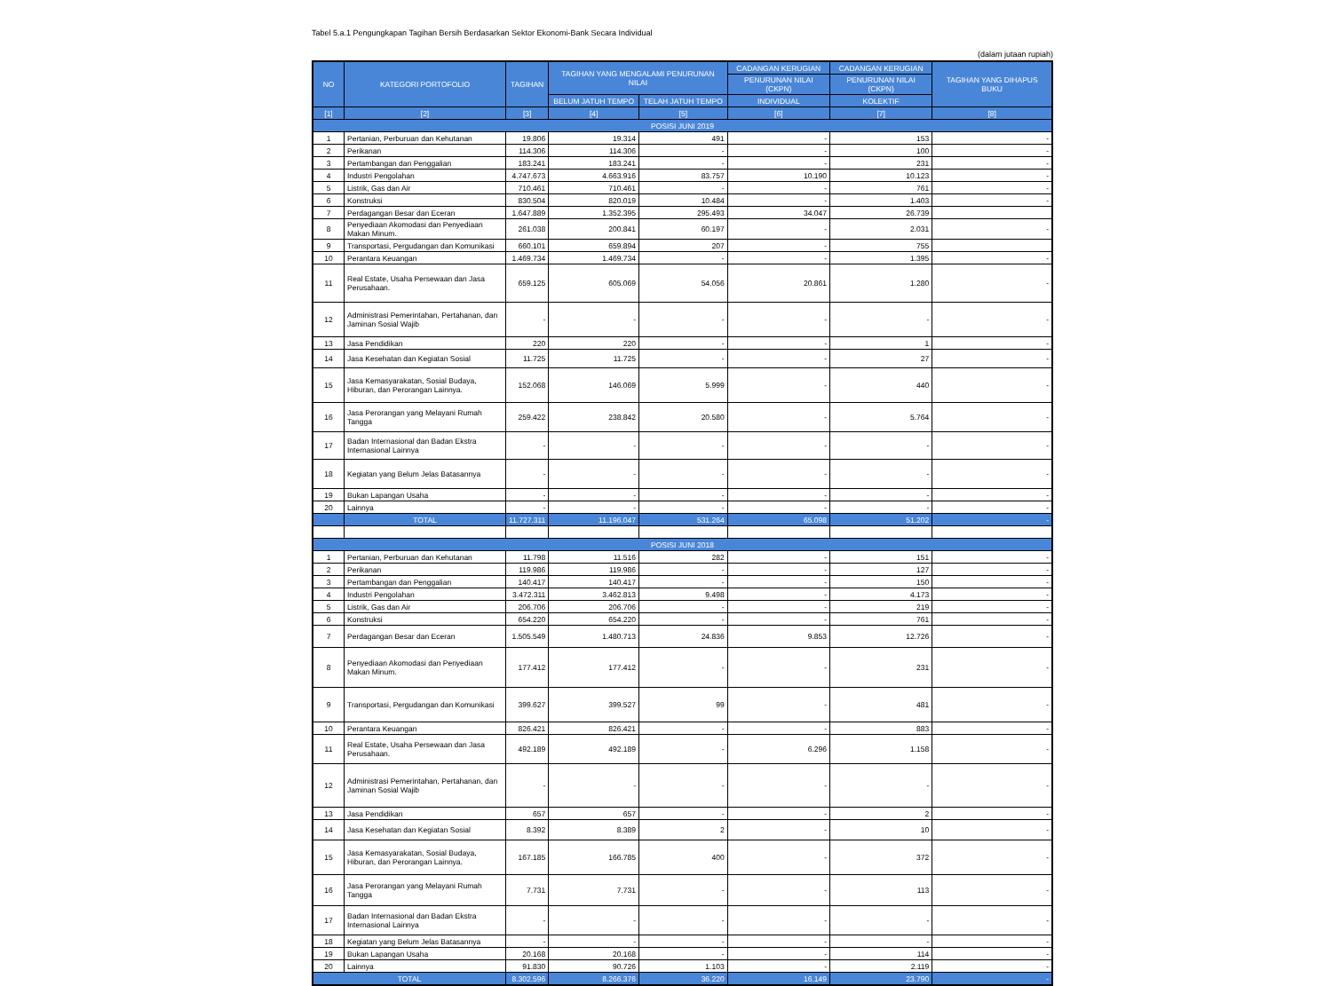Tabel 5.a.1 Pengungkapan Tagihan Bersih Berdasarkan Sektor Ekonomi-Bank Secara Individual
(dalam jutaan rupiah)
| NO | KATEGORI PORTOFOLIO | TAGIHAN | TAGIHAN YANG MENGALAMI PENURUNAN NILAI | | CADANGAN KERUGIAN | CADANGAN KERUGIAN | TAGIHAN YANG DIHAPUS BUKU |
| --- | --- | --- | --- | --- | --- | --- | --- |
| | | | | | PENURUNAN NILAI (CKPN) | PENURUNAN NILAI (CKPN) | |
| | | | BELUM JATUH TEMPO | TELAH JATUH TEMPO | INDIVIDUAL | KOLEKTIF | |
| [1] | [2] | [3] | [4] | [5] | [6] | [7] | [8] |
| POSISI JUNI 2019 | | | | | | | |
| 1 | Pertanian, Perburuan dan Kehutanan | 19.806 | 19.314 | 491 | - | 153 | - |
| 2 | Perikanan | 114.306 | 114.306 | - | - | 100 | - |
| 3 | Pertambangan dan Penggalian | 183.241 | 183.241 | - | - | 231 | - |
| 4 | Industri Pengolahan | 4.747.673 | 4.663.916 | 83.757 | 10.190 | 10.123 | - |
| 5 | Listrik, Gas dan Air | 710.461 | 710.461 | - | - | 761 | - |
| 6 | Konstruksi | 830.504 | 820.019 | 10.484 | - | 1.403 | - |
| 7 | Perdagangan Besar dan Eceran | 1.647.889 | 1.352.395 | 295.493 | 34.047 | 26.739 | |
| 8 | Penyediaan Akomodasi dan Penyediaan Makan Minum. | 261.038 | 200.841 | 60.197 | - | 2.031 | - |
| 9 | Transportasi, Pergudangan dan Komunikasi | 660.101 | 659.894 | 207 | - | 755 | |
| 10 | Perantara Keuangan | 1.469.734 | 1.469.734 | - | - | 1.395 | - |
| 11 | Real Estate, Usaha Persewaan dan Jasa Perusahaan. | 659.125 | 605.069 | 54.056 | 20.861 | 1.280 | - |
| 12 | Administrasi Pemerintahan, Pertahanan, dan Jaminan Sosial Wajib | - | - | - | - | - | - |
| 13 | Jasa Pendidikan | 220 | 220 | - | - | 1 | - |
| 14 | Jasa Kesehatan dan Kegiatan Sosial | 11.725 | 11.725 | - | - | 27 | - |
| 15 | Jasa Kemasyarakatan, Sosial Budaya, Hiburan, dan Perorangan Lainnya. | 152.068 | 146.069 | 5.999 | - | 440 | - |
| 16 | Jasa Perorangan yang Melayani Rumah Tangga | 259.422 | 238.842 | 20.580 | - | 5.764 | - |
| 17 | Badan Internasional dan Badan Ekstra Internasional Lainnya | - | - | - | - | - | - |
| 18 | Kegiatan yang Belum Jelas Batasannya | - | - | - | - | - | - |
| 19 | Bukan Lapangan Usaha | - | - | - | - | - | - |
| 20 | Lainnya | - | - | - | - | - | - |
| | TOTAL | 11.727.311 | 11.196.047 | 531.264 | 65.098 | 51.202 | - |
| POSISI JUNI 2018 | | | | | | | |
| 1 | Pertanian, Perburuan dan Kehutanan | 11.798 | 11.516 | 282 | - | 151 | - |
| 2 | Perikanan | 119.986 | 119.986 | - | - | 127 | - |
| 3 | Pertambangan dan Penggalian | 140.417 | 140.417 | - | - | 150 | - |
| 4 | Industri Pengolahan | 3.472.311 | 3.462.813 | 9.498 | - | 4.173 | - |
| 5 | Listrik, Gas dan Air | 206.706 | 206.706 | - | - | 219 | - |
| 6 | Konstruksi | 654.220 | 654.220 | - | - | 761 | - |
| 7 | Perdagangan Besar dan Eceran | 1.505.549 | 1.480.713 | 24.836 | 9.853 | 12.726 | - |
| 8 | Penyediaan Akomodasi dan Penyediaan Makan Minum. | 177.412 | 177.412 | - | - | 231 | - |
| 9 | Transportasi, Pergudangan dan Komunikasi | 399.627 | 399.527 | 99 | - | 481 | - |
| 10 | Perantara Keuangan | 826.421 | 826.421 | - | - | 883 | - |
| 11 | Real Estate, Usaha Persewaan dan Jasa Perusahaan. | 492.189 | 492.189 | - | 6.296 | 1.158 | - |
| 12 | Administrasi Pemerintahan, Pertahanan, dan Jaminan Sosial Wajib | - | - | - | - | - | - |
| 13 | Jasa Pendidikan | 657 | 657 | - | - | 2 | - |
| 14 | Jasa Kesehatan dan Kegiatan Sosial | 8.392 | 8.389 | 2 | - | 10 | - |
| 15 | Jasa Kemasyarakatan, Sosial Budaya, Hiburan, dan Perorangan Lainnya. | 167.185 | 166.785 | 400 | - | 372 | - |
| 16 | Jasa Perorangan yang Melayani Rumah Tangga | 7.731 | 7.731 | - | - | 113 | - |
| 17 | Badan Internasional dan Badan Ekstra Internasional Lainnya | - | - | - | - | - | - |
| 18 | Kegiatan yang Belum Jelas Batasannya | - | - | - | - | - | - |
| 19 | Bukan Lapangan Usaha | 20.168 | 20.168 | - | - | 114 | - |
| 20 | Lainnya | 91.830 | 90.726 | 1.103 | - | 2.119 | - |
| TOTAL | | 8.302.596 | 8.266.376 | 36.220 | 16.149 | 23.790 | - |